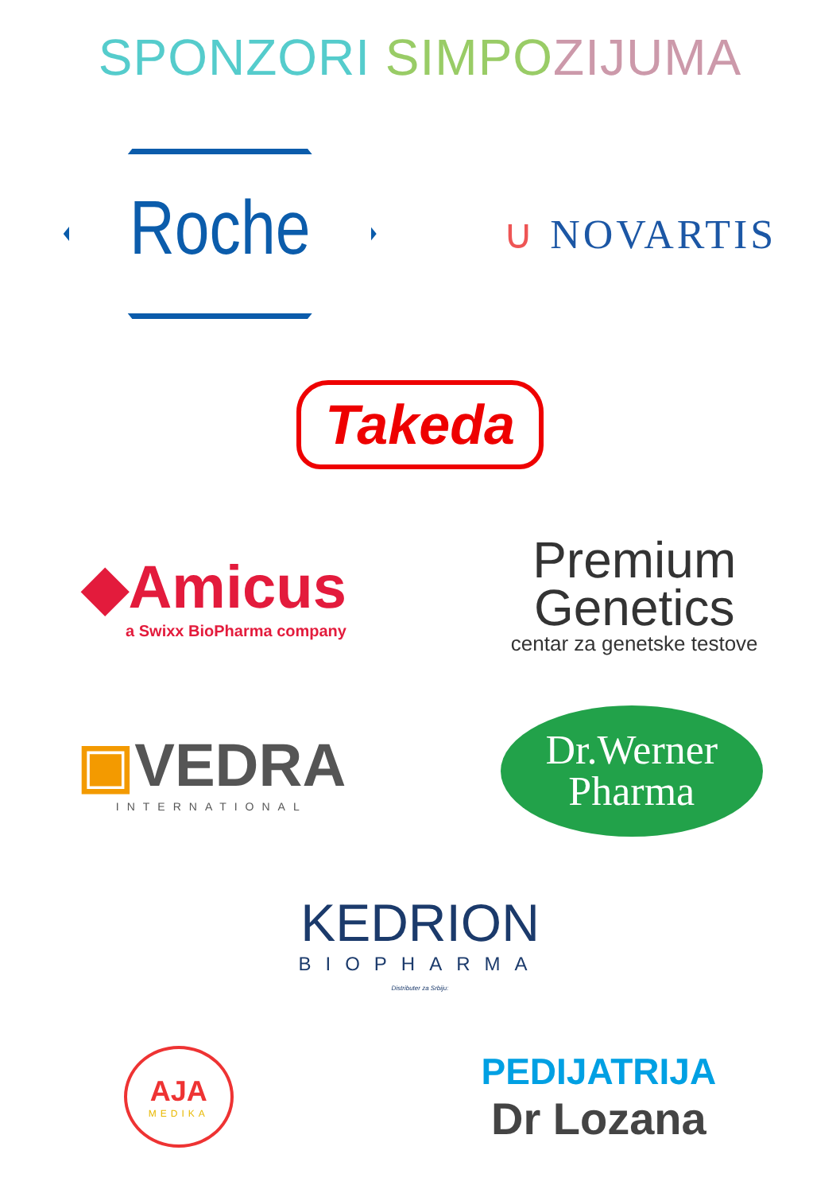SPONZORI SIMPO ZIJUMA
Roche
∪ NOVARTIS
Takeda
◆Amicus
a Swixx BioPharma company
Premium
Genetics
centar za genetske testove
▣VEDRA
INTERNATIONAL
Dr.Werner
Pharma
KEDRION
BIOPHARMA
Distributer za Srbiju:
AJA
MEDIKA
PEDIJATRIJA
Dr Lozana